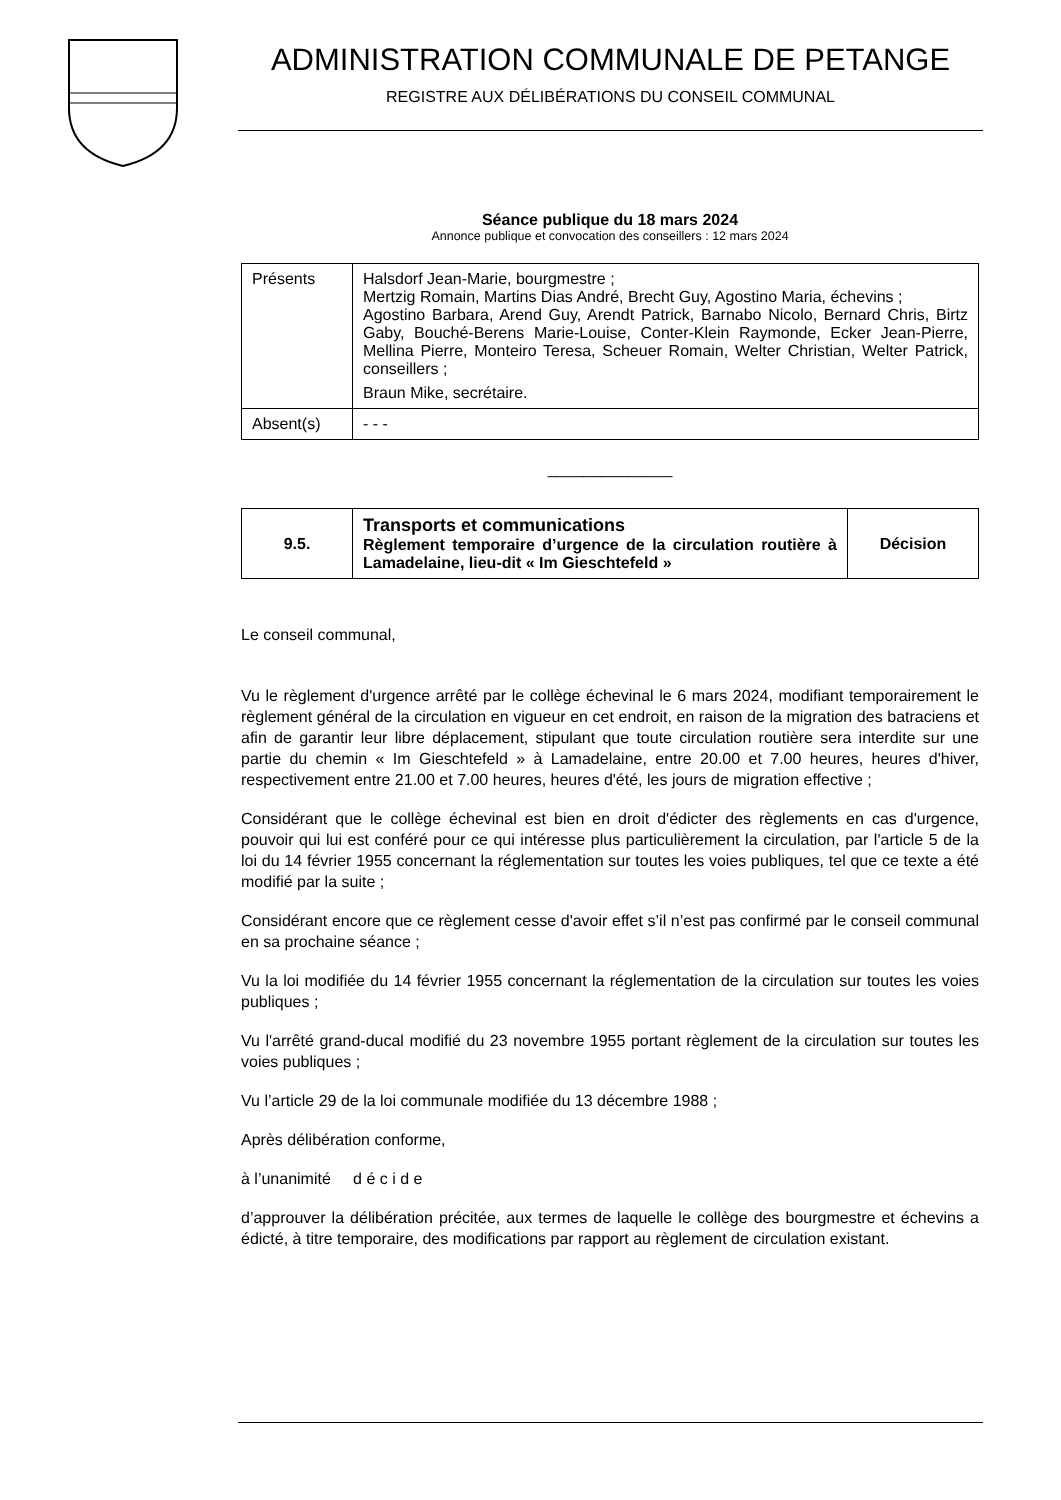ADMINISTRATION COMMUNALE DE PETANGE
REGISTRE AUX DÉLIBÉRATIONS DU CONSEIL COMMUNAL
Séance publique du 18 mars 2024
Annonce publique et convocation des conseillers : 12 mars 2024
| Présents | Halsdorf Jean-Marie, bourgmestre ; Mertzig Romain, Martins Dias André, Brecht Guy, Agostino Maria, échevins ; Agostino Barbara, Arend Guy, Arendt Patrick, Barnabo Nicolo, Bernard Chris, Birtz Gaby, Bouché-Berens Marie-Louise, Conter-Klein Raymonde, Ecker Jean-Pierre, Mellina Pierre, Monteiro Teresa, Scheuer Romain, Welter Christian, Welter Patrick, conseillers ; Braun Mike, secrétaire. |
| Absent(s) | - - - |
______________
| 9.5. | Transports et communications Règlement temporaire d’urgence de la circulation routière à Lamadelaine, lieu-dit « Im Gieschtefeld » | Décision |
Le conseil communal,
Vu le règlement d'urgence arrêté par le collège échevinal le 6 mars 2024, modifiant temporairement le règlement général de la circulation en vigueur en cet endroit, en raison de la migration des batraciens et afin de garantir leur libre déplacement, stipulant que toute circulation routière sera interdite sur une partie du chemin « Im Gieschtefeld » à Lamadelaine, entre 20.00 et 7.00 heures, heures d'hiver, respectivement entre 21.00 et 7.00 heures, heures d'été, les jours de migration effective ;
Considérant que le collège échevinal est bien en droit d'édicter des règlements en cas d'urgence, pouvoir qui lui est conféré pour ce qui intéresse plus particulièrement la circulation, par l'article 5 de la loi du 14 février 1955 concernant la réglementation sur toutes les voies publiques, tel que ce texte a été modifié par la suite ;
Considérant encore que ce règlement cesse d'avoir effet s’il n’est pas confirmé par le conseil communal en sa prochaine séance ;
Vu la loi modifiée du 14 février 1955 concernant la réglementation de la circulation sur toutes les voies publiques ;
Vu l'arrêté grand-ducal modifié du 23 novembre 1955 portant règlement de la circulation sur toutes les voies publiques ;
Vu l’article 29 de la loi communale modifiée du 13 décembre 1988 ;
Après délibération conforme,
à l’unanimité d é c i d e
d’approuver la délibération précitée, aux termes de laquelle le collège des bourgmestre et échevins a édicté, à titre temporaire, des modifications par rapport au règlement de circulation existant.